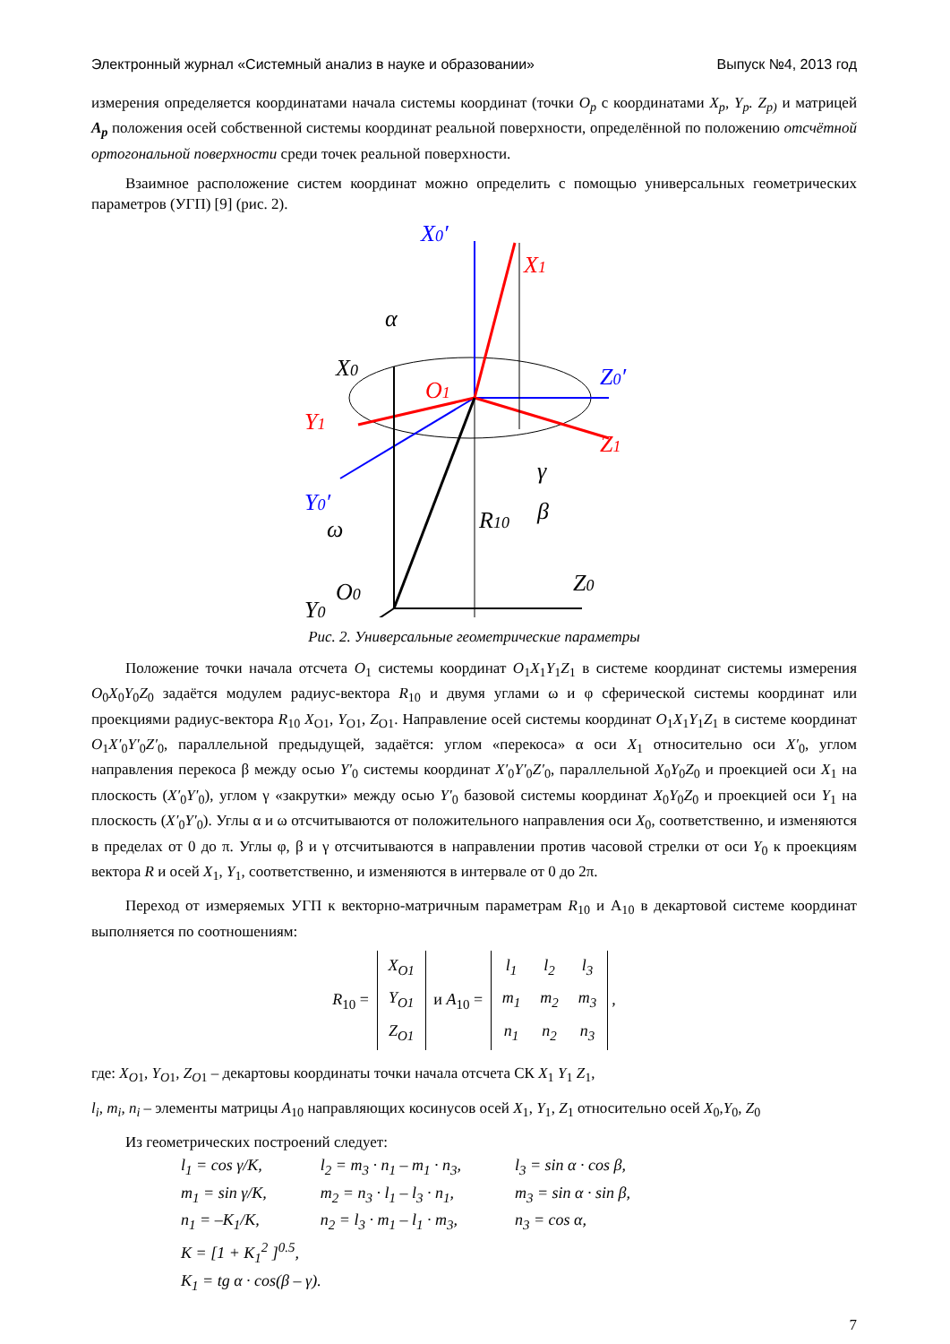Электронный журнал «Системный анализ в науке и образовании» Выпуск №4, 2013 год
измерения определяется координатами начала системы координат (точки O<sub>p</sub> с координатами X<sub>p</sub>, Y<sub>p</sub>. Z<sub>p)</sub> и матрицей A<sub>p</sub> положения осей собственной системы координат реальной поверхности, определённой по положению отсчётной ортогональной поверхности среди точек реальной поверхности.
Взаимное расположение систем координат можно определить с помощью универсальных геометрических параметров (УГП) [9] (рис. 2).
X0′
X1
α
X0
O1
Y1
Z0′
Z1
Y0′
γ
β
ω
R10
O0
Z0
Y0
Рис. 2. Универсальные геометрические параметры
Положение точки начала отсчета O<sub>1</sub> системы координат O<sub>1</sub>X<sub>1</sub>Y<sub>1</sub>Z<sub>1</sub> в системе координат системы измерения O<sub>0</sub>X<sub>0</sub>Y<sub>0</sub>Z<sub>0</sub> задаётся модулем радиус-вектора R<sub>10</sub> и двумя углами ω и φ сферической системы координат или проекциями радиус-вектора R<sub>10</sub> X<sub>O1</sub>, Y<sub>O1</sub>, Z<sub>O1</sub>. Направление осей системы координат O<sub>1</sub>X<sub>1</sub>Y<sub>1</sub>Z<sub>1</sub> в системе координат O<sub>1</sub>X′<sub>0</sub>Y′<sub>0</sub>Z′<sub>0</sub>, параллельной предыдущей, задаётся: углом «перекоса» α оси X<sub>1</sub> относительно оси X′<sub>0</sub>, углом направления перекоса β между осью Y′<sub>0</sub> системы координат X′<sub>0</sub>Y′<sub>0</sub>Z′<sub>0</sub>, параллельной X<sub>0</sub>Y<sub>0</sub>Z<sub>0</sub> и проекцией оси X<sub>1</sub> на плоскость (X′<sub>0</sub>Y′<sub>0</sub>), углом γ «закрутки» между осью Y′<sub>0</sub> базовой системы координат X<sub>0</sub>Y<sub>0</sub>Z<sub>0</sub> и проекцией оси Y<sub>1</sub> на плоскость (X′<sub>0</sub>Y′<sub>0</sub>). Углы α и ω отсчитываются от положительного направления оси X<sub>0</sub>, соответственно, и изменяются в пределах от 0 до π. Углы φ, β и γ отсчитываются в направлении против часовой стрелки от оси Y<sub>0</sub> к проекциям вектора R и осей X<sub>1</sub>, Y<sub>1</sub>, соответственно, и изменяются в интервале от 0 до 2π.
Переход от измеряемых УГП к векторно-матричным параметрам R<sub>10</sub> и A<sub>10</sub> в декартовой системе координат выполняется по соотношениям:
R<sub>10</sub> =
| X<sub>O1</sub> |
| Y<sub>O1</sub> |
| Z<sub>O1</sub> |
и A<sub>10</sub> =
| l<sub>1</sub> | l<sub>2</sub> | l<sub>3</sub> |
| m<sub>1</sub> | m<sub>2</sub> | m<sub>3</sub> |
| n<sub>1</sub> | n<sub>2</sub> | n<sub>3</sub> |
,
где: X<sub>O1</sub>, Y<sub>O1</sub>, Z<sub>O1</sub> – декартовы координаты точки начала отсчета СК X<sub>1</sub> Y<sub>1</sub> Z<sub>1</sub>,
l<sub>i</sub>, m<sub>i</sub>, n<sub>i</sub> – элементы матрицы A<sub>10</sub> направляющих косинусов осей X<sub>1</sub>, Y<sub>1</sub>, Z<sub>1</sub> относительно осей X<sub>0</sub>,Y<sub>0</sub>, Z<sub>0</sub>
Из геометрических построений следует:
| l<sub>1</sub> = cos γ/K, | l<sub>2</sub> = m<sub>3</sub> · n<sub>1</sub> – m<sub>1</sub> · n<sub>3</sub>, | l<sub>3</sub> = sin α · cos β, |
| m<sub>1</sub> = sin γ/K, | m<sub>2</sub> = n<sub>3</sub> · l<sub>1</sub> – l<sub>3</sub> · n<sub>1</sub>, | m<sub>3</sub> = sin α · sin β, |
| n<sub>1</sub> = –K<sub>1</sub>/K, | n<sub>2</sub> = l<sub>3</sub> · m<sub>1</sub> – l<sub>1</sub> · m<sub>3</sub>, | n<sub>3</sub> = cos α, |
| K = [1 + K<sub>1</sub><sup>2</sup> ]<sup>0.5</sup>, | | |
| K<sub>1</sub> = tg α · cos(β – γ). | | |
7